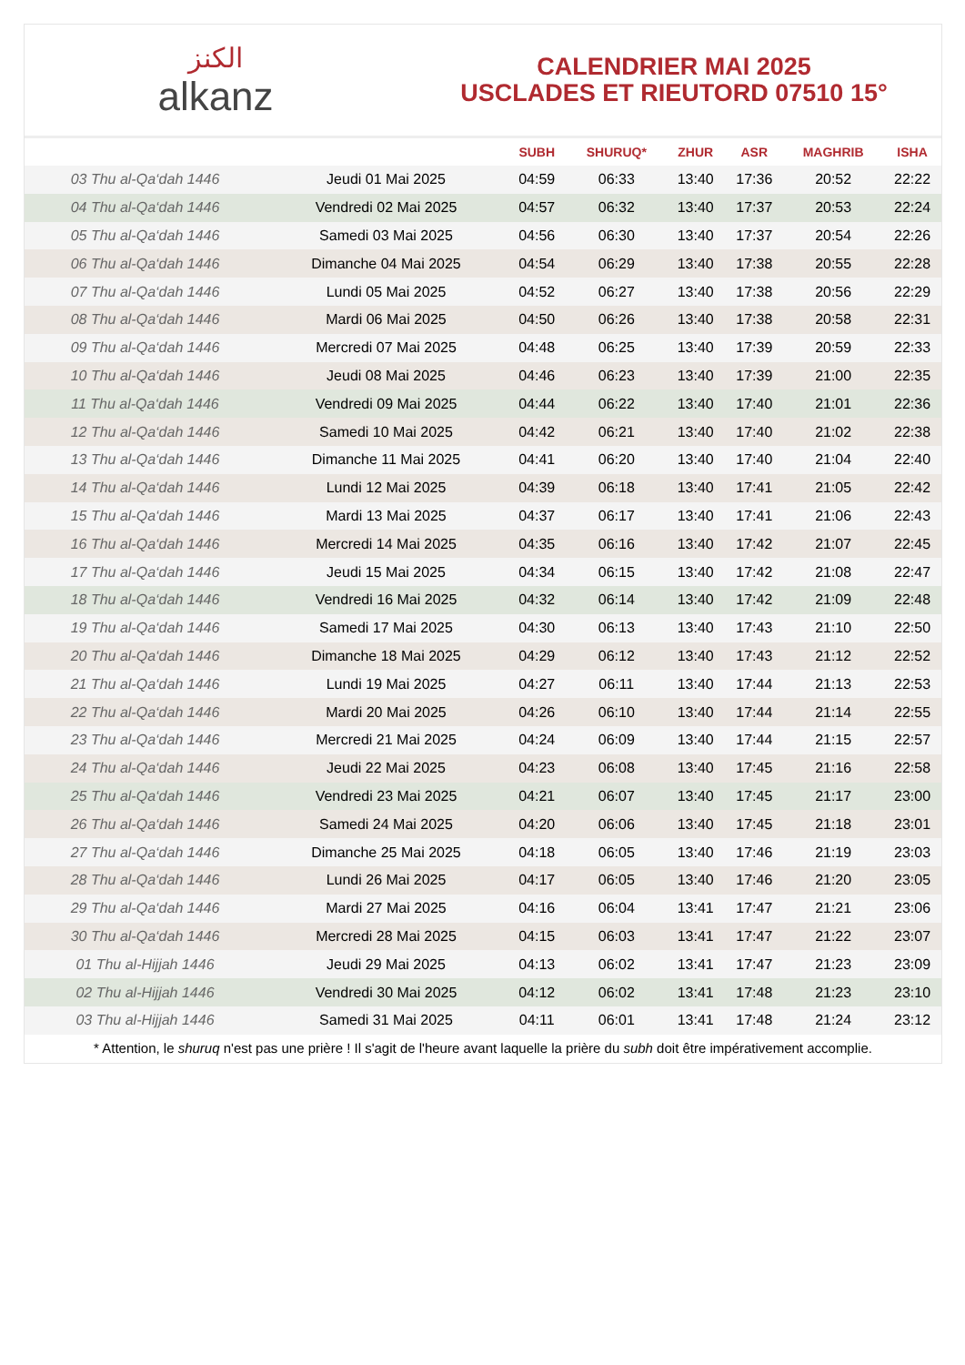الكنز
alkanz
CALENDRIER MAI 2025
USCLADES ET RIEUTORD 07510 15°
| | | SUBH | SHURUQ* | ZHUR | ASR | MAGHRIB | ISHA |
| --- | --- | --- | --- | --- | --- | --- | --- |
| 03 Thu al-Qa‘dah 1446 | Jeudi 01 Mai 2025 | 04:59 | 06:33 | 13:40 | 17:36 | 20:52 | 22:22 |
| 04 Thu al-Qa‘dah 1446 | Vendredi 02 Mai 2025 | 04:57 | 06:32 | 13:40 | 17:37 | 20:53 | 22:24 |
| 05 Thu al-Qa‘dah 1446 | Samedi 03 Mai 2025 | 04:56 | 06:30 | 13:40 | 17:37 | 20:54 | 22:26 |
| 06 Thu al-Qa‘dah 1446 | Dimanche 04 Mai 2025 | 04:54 | 06:29 | 13:40 | 17:38 | 20:55 | 22:28 |
| 07 Thu al-Qa‘dah 1446 | Lundi 05 Mai 2025 | 04:52 | 06:27 | 13:40 | 17:38 | 20:56 | 22:29 |
| 08 Thu al-Qa‘dah 1446 | Mardi 06 Mai 2025 | 04:50 | 06:26 | 13:40 | 17:38 | 20:58 | 22:31 |
| 09 Thu al-Qa‘dah 1446 | Mercredi 07 Mai 2025 | 04:48 | 06:25 | 13:40 | 17:39 | 20:59 | 22:33 |
| 10 Thu al-Qa‘dah 1446 | Jeudi 08 Mai 2025 | 04:46 | 06:23 | 13:40 | 17:39 | 21:00 | 22:35 |
| 11 Thu al-Qa‘dah 1446 | Vendredi 09 Mai 2025 | 04:44 | 06:22 | 13:40 | 17:40 | 21:01 | 22:36 |
| 12 Thu al-Qa‘dah 1446 | Samedi 10 Mai 2025 | 04:42 | 06:21 | 13:40 | 17:40 | 21:02 | 22:38 |
| 13 Thu al-Qa‘dah 1446 | Dimanche 11 Mai 2025 | 04:41 | 06:20 | 13:40 | 17:40 | 21:04 | 22:40 |
| 14 Thu al-Qa‘dah 1446 | Lundi 12 Mai 2025 | 04:39 | 06:18 | 13:40 | 17:41 | 21:05 | 22:42 |
| 15 Thu al-Qa‘dah 1446 | Mardi 13 Mai 2025 | 04:37 | 06:17 | 13:40 | 17:41 | 21:06 | 22:43 |
| 16 Thu al-Qa‘dah 1446 | Mercredi 14 Mai 2025 | 04:35 | 06:16 | 13:40 | 17:42 | 21:07 | 22:45 |
| 17 Thu al-Qa‘dah 1446 | Jeudi 15 Mai 2025 | 04:34 | 06:15 | 13:40 | 17:42 | 21:08 | 22:47 |
| 18 Thu al-Qa‘dah 1446 | Vendredi 16 Mai 2025 | 04:32 | 06:14 | 13:40 | 17:42 | 21:09 | 22:48 |
| 19 Thu al-Qa‘dah 1446 | Samedi 17 Mai 2025 | 04:30 | 06:13 | 13:40 | 17:43 | 21:10 | 22:50 |
| 20 Thu al-Qa‘dah 1446 | Dimanche 18 Mai 2025 | 04:29 | 06:12 | 13:40 | 17:43 | 21:12 | 22:52 |
| 21 Thu al-Qa‘dah 1446 | Lundi 19 Mai 2025 | 04:27 | 06:11 | 13:40 | 17:44 | 21:13 | 22:53 |
| 22 Thu al-Qa‘dah 1446 | Mardi 20 Mai 2025 | 04:26 | 06:10 | 13:40 | 17:44 | 21:14 | 22:55 |
| 23 Thu al-Qa‘dah 1446 | Mercredi 21 Mai 2025 | 04:24 | 06:09 | 13:40 | 17:44 | 21:15 | 22:57 |
| 24 Thu al-Qa‘dah 1446 | Jeudi 22 Mai 2025 | 04:23 | 06:08 | 13:40 | 17:45 | 21:16 | 22:58 |
| 25 Thu al-Qa‘dah 1446 | Vendredi 23 Mai 2025 | 04:21 | 06:07 | 13:40 | 17:45 | 21:17 | 23:00 |
| 26 Thu al-Qa‘dah 1446 | Samedi 24 Mai 2025 | 04:20 | 06:06 | 13:40 | 17:45 | 21:18 | 23:01 |
| 27 Thu al-Qa‘dah 1446 | Dimanche 25 Mai 2025 | 04:18 | 06:05 | 13:40 | 17:46 | 21:19 | 23:03 |
| 28 Thu al-Qa‘dah 1446 | Lundi 26 Mai 2025 | 04:17 | 06:05 | 13:40 | 17:46 | 21:20 | 23:05 |
| 29 Thu al-Qa‘dah 1446 | Mardi 27 Mai 2025 | 04:16 | 06:04 | 13:41 | 17:47 | 21:21 | 23:06 |
| 30 Thu al-Qa‘dah 1446 | Mercredi 28 Mai 2025 | 04:15 | 06:03 | 13:41 | 17:47 | 21:22 | 23:07 |
| 01 Thu al-Hijjah 1446 | Jeudi 29 Mai 2025 | 04:13 | 06:02 | 13:41 | 17:47 | 21:23 | 23:09 |
| 02 Thu al-Hijjah 1446 | Vendredi 30 Mai 2025 | 04:12 | 06:02 | 13:41 | 17:48 | 21:23 | 23:10 |
| 03 Thu al-Hijjah 1446 | Samedi 31 Mai 2025 | 04:11 | 06:01 | 13:41 | 17:48 | 21:24 | 23:12 |
* Attention, le shuruq n'est pas une prière ! Il s'agit de l'heure avant laquelle la prière du subh doit être impérativement accomplie.